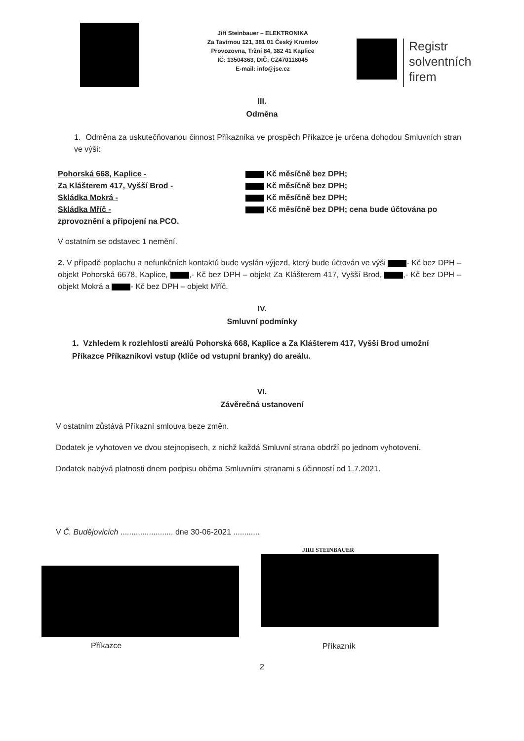Jiří Steinbauer – ELEKTRONIKA
Za Tavírnou 121, 381 01 Český Krumlov
Provozovna, Tržní 84, 382 41 Kaplice
IČ: 13504363, DIČ: CZ470118045
E-mail: info@jse.cz
Registr
solventních
firem
III.
Odměna
1. Odměna za uskutečňovanou činnost Příkazníka ve prospěch Příkazce je určena dohodou Smluvních stran ve výši:
Pohorská 668, Kaplice - Kč měsíčně bez DPH;
Za Klášterem 417, Vyšší Brod - Kč měsíčně bez DPH;
Skládka Mokrá - Kč měsíčně bez DPH;
Skládka Mříč - Kč měsíčně bez DPH; cena bude účtována po
zprovoznění a připojení na PCO.
V ostatním se odstavec 1 nemění.
2. V případě poplachu a nefunkčních kontaktů bude vyslán výjezd, který bude účtován ve výši - Kč bez DPH – objekt Pohorská 6678, Kaplice, ,- Kč bez DPH – objekt Za Klášterem 417, Vyšší Brod, ,- Kč bez DPH – objekt Mokrá a - Kč bez DPH – objekt Mříč.
IV.
Smluvní podmínky
1. Vzhledem k rozlehlosti areálů Pohorská 668, Kaplice a Za Klášterem 417, Vyšší Brod umožní Příkazce Příkazníkovi vstup (klíče od vstupní branky) do areálu.
VI.
Závěrečná ustanovení
V ostatním zůstává Příkazní smlouva beze změn.
Dodatek je vyhotoven ve dvou stejnopisech, z nichž každá Smluvní strana obdrží po jednom vyhotovení.
Dodatek nabývá platnosti dnem podpisu oběma Smluvními stranami s účinností od 1.7.2021.
V Č. Budějovicích ........................ dne 30-06-2021 ............
JIRI STEINBAUER
Příkazce
Příkazník
2